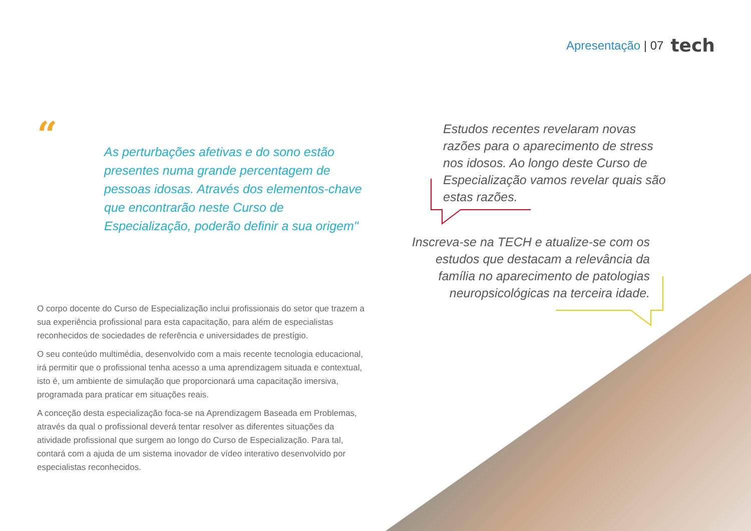Apresentação | 07 tech
“
As perturbações afetivas e do sono estão presentes numa grande percentagem de pessoas idosas. Através dos elementos-chave que encontrarão neste Curso de Especialização, poderão definir a sua origem"
O corpo docente do Curso de Especialização inclui profissionais do setor que trazem a sua experiência profissional para esta capacitação, para além de especialistas reconhecidos de sociedades de referência e universidades de prestígio.
O seu conteúdo multimédia, desenvolvido com a mais recente tecnologia educacional, irá permitir que o profissional tenha acesso a uma aprendizagem situada e contextual, isto é, um ambiente de simulação que proporcionará uma capacitação imersiva, programada para praticar em situações reais.
A conceção desta especialização foca-se na Aprendizagem Baseada em Problemas, através da qual o profissional deverá tentar resolver as diferentes situações da atividade profissional que surgem ao longo do Curso de Especialização. Para tal, contará com a ajuda de um sistema inovador de vídeo interativo desenvolvido por especialistas reconhecidos.
Estudos recentes revelaram novas razões para o aparecimento de stress nos idosos. Ao longo deste Curso de Especialização vamos revelar quais são estas razões.
Inscreva-se na TECH e atualize-se com os estudos que destacam a relevância da família no aparecimento de patologias neuropsicológicas na terceira idade.